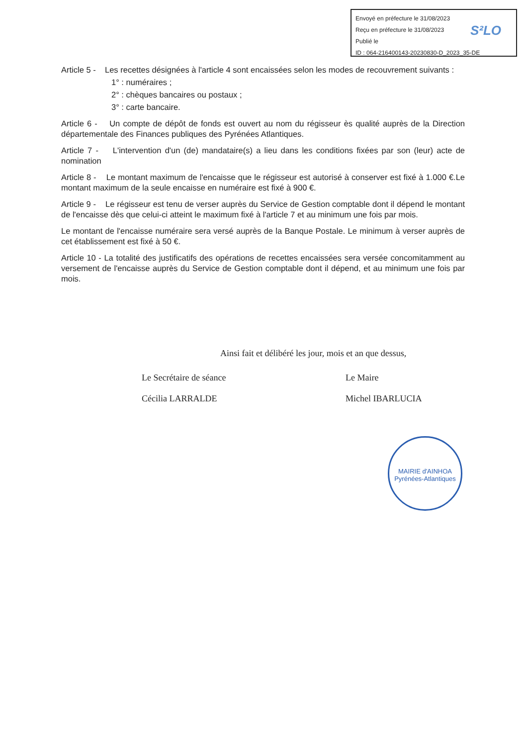Envoyé en préfecture le 31/08/2023
Reçu en préfecture le 31/08/2023
Publié le
ID : 064-216400143-20230830-D_2023_35-DE
S²LO
Article 5 - Les recettes désignées à l'article 4 sont encaissées selon les modes de recouvrement suivants :
1° : numéraires ;
2° : chèques bancaires ou postaux ;
3° : carte bancaire.
Article 6 - Un compte de dépôt de fonds est ouvert au nom du régisseur ès qualité auprès de la Direction départementale des Finances publiques des Pyrénées Atlantiques.
Article 7 - L'intervention d'un (de) mandataire(s) a lieu dans les conditions fixées par son (leur) acte de nomination
Article 8 - Le montant maximum de l'encaisse que le régisseur est autorisé à conserver est fixé à 1.000 €.Le montant maximum de la seule encaisse en numéraire est fixé à 900 €.
Article 9 - Le régisseur est tenu de verser auprès du Service de Gestion comptable dont il dépend le montant de l'encaisse dès que celui-ci atteint le maximum fixé à l'article 7 et au minimum une fois par mois.
Le montant de l'encaisse numéraire sera versé auprès de la Banque Postale. Le minimum à verser auprès de cet établissement est fixé à 50 €.
Article 10 - La totalité des justificatifs des opérations de recettes encaissées sera versée concomitamment au versement de l'encaisse auprès du Service de Gestion comptable dont il dépend, et au minimum une fois par mois.
Ainsi fait et délibéré les jour, mois et an que dessus,
Le Secrétaire de séance
Cécilia LARRALDE
Le Maire
Michel IBARLUCIA
MAIRIE d'AINHOA
Pyrénées-Atlantiques